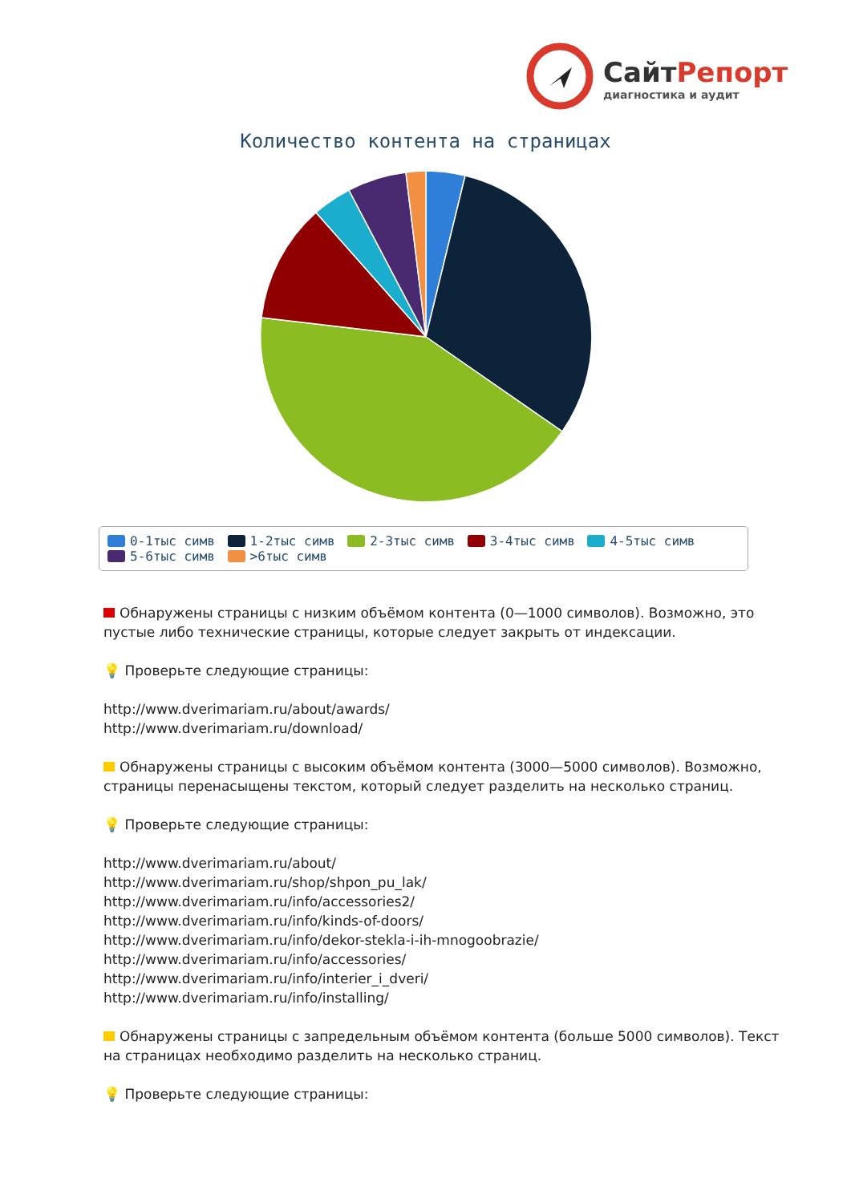СайтРепорт
диагностика и аудит
Количество контента на страницах
0-1тыс симв 1-2тыс симв 2-3тыс симв 3-4тыс симв 4-5тыс симв
5-6тыс симв >6тыс симв
Обнаружены страницы с низким объёмом контента (0—1000 символов). Возможно, это пустые либо технические страницы, которые следует закрыть от индексации.
💡 Проверьте следующие страницы:
http://www.dverimariam.ru/about/awards/
http://www.dverimariam.ru/download/
Обнаружены страницы с высоким объёмом контента (3000—5000 символов). Возможно, страницы перенасыщены текстом, который следует разделить на несколько страниц.
💡 Проверьте следующие страницы:
http://www.dverimariam.ru/about/
http://www.dverimariam.ru/shop/shpon_pu_lak/
http://www.dverimariam.ru/info/accessories2/
http://www.dverimariam.ru/info/kinds-of-doors/
http://www.dverimariam.ru/info/dekor-stekla-i-ih-mnogoobrazie/
http://www.dverimariam.ru/info/accessories/
http://www.dverimariam.ru/info/interier_i_dveri/
http://www.dverimariam.ru/info/installing/
Обнаружены страницы с запредельным объёмом контента (больше 5000 символов). Текст на страницах необходимо разделить на несколько страниц.
💡 Проверьте следующие страницы: